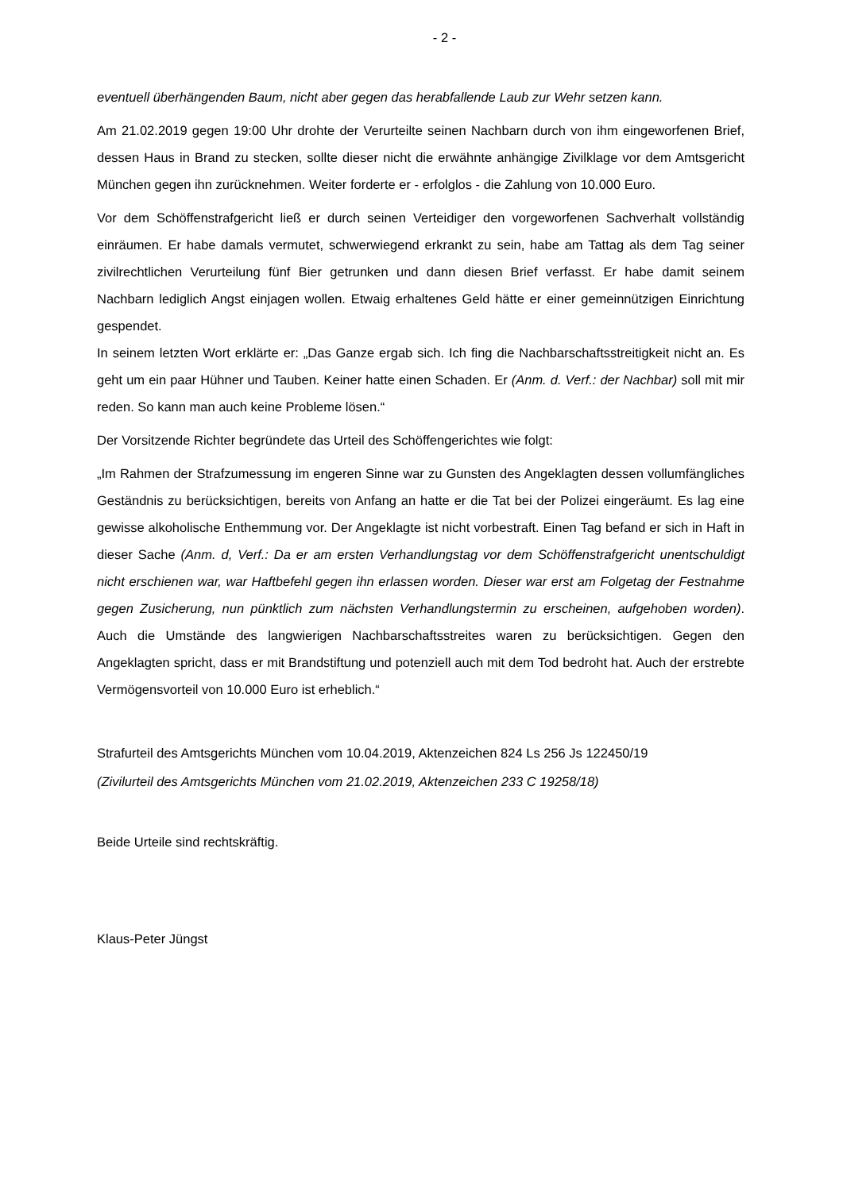- 2 -
eventuell überhängenden Baum, nicht aber gegen das herabfallende Laub zur Wehr setzen kann.
Am 21.02.2019 gegen 19:00 Uhr drohte der Verurteilte seinen Nachbarn durch von ihm ein­geworfenen Brief, dessen Haus in Brand zu stecken, sollte dieser nicht die erwähnte anhän­gige Zivilklage vor dem Amtsgericht München gegen ihn zurücknehmen. Weiter forderte er - erfolglos - die Zahlung von 10.000 Euro.
Vor dem Schöffenstrafgericht ließ er durch seinen Verteidiger den vorgeworfenen Sachverhalt vollständig einräumen. Er habe damals vermutet, schwerwiegend erkrankt zu sein, habe am Tattag als dem Tag seiner zivilrechtlichen Verurteilung fünf Bier getrunken und dann diesen Brief verfasst. Er habe damit seinem Nachbarn lediglich Angst einjagen wollen. Etwaig erhal­tenes Geld hätte er einer gemeinnützigen Einrichtung gespendet.
In seinem letzten Wort erklärte er: „Das Ganze ergab sich. Ich fing die Nachbarschaftsstreitig­keit nicht an. Es geht um ein paar Hühner und Tauben. Keiner hatte einen Schaden. Er (Anm. d. Verf.: der Nachbar) soll mit mir reden. So kann man auch keine Probleme lösen.“
Der Vorsitzende Richter begründete das Urteil des Schöffengerichtes wie folgt:
„Im Rahmen der Strafzumessung im engeren Sinne war zu Gunsten des Angeklagten dessen vollumfängliches Geständnis zu berücksichtigen, bereits von Anfang an hatte er die Tat bei der Polizei eingeräumt. Es lag eine gewisse alkoholische Enthemmung vor. Der Angeklagte ist nicht vorbestraft. Einen Tag befand er sich in Haft in dieser Sache (Anm. d, Verf.: Da er am ersten Verhandlungstag vor dem Schöffenstrafgericht unentschuldigt nicht erschienen war, war Haftbefehl gegen ihn erlassen worden. Dieser war erst am Folgetag der Festnahme gegen Zusicherung, nun pünktlich zum nächsten Verhandlungstermin zu erscheinen, aufgehoben worden). Auch die Umstände des langwierigen Nachbarschaftsstreites waren zu berücksichti­gen. Gegen den Angeklagten spricht, dass er mit Brandstiftung und potenziell auch mit dem Tod bedroht hat. Auch der erstrebte Vermögensvorteil von 10.000 Euro ist erheblich.“
Strafurteil des Amtsgerichts München vom 10.04.2019, Aktenzeichen 824 Ls 256 Js 122450/19
(Zivilurteil des Amtsgerichts München vom 21.02.2019, Aktenzeichen 233 C 19258/18)
Beide Urteile sind rechtskräftig.
Klaus-Peter Jüngst